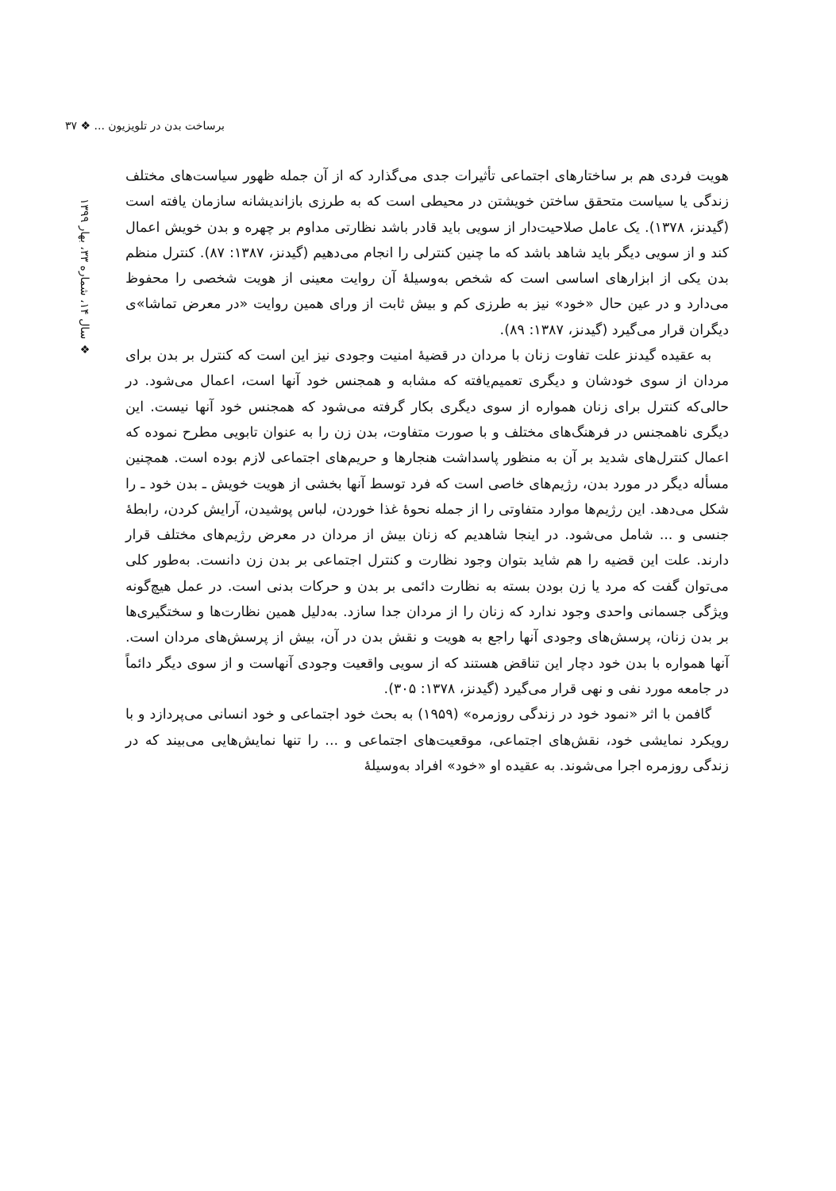برساخت بدن در تلویزیون ... ❖ ۳۷
❖ سال ۱۴، شماره ۳۳، بهار ۱۳۹۹
هویت فردی هم بر ساختارهای اجتماعی تأثیرات جدی می‌گذارد که از آن جمله ظهور سیاست‌های مختلف زندگی یا سیاست متحقق ساختن خویشتن در محیطی است که به طرزی بازاندیشانه سازمان یافته است (گیدنز، ۱۳۷۸). یک عامل صلاحیت‌دار از سویی باید قادر باشد نظارتی مداوم بر چهره و بدن خویش اعمال کند و از سویی دیگر باید شاهد باشد که ما چنین کنترلی را انجام می‌دهیم (گیدنز، ۱۳۸۷: ۸۷). کنترل منظم بدن یکی از ابزارهای اساسی است که شخص به‌وسیلهٔ آن روایت معینی از هویت شخصی را محفوظ می‌دارد و در عین حال «خود» نیز به طرزی کم و بیش ثابت از ورای همین روایت «در معرض تماشا»ی دیگران قرار می‌گیرد (گیدنز، ۱۳۸۷: ۸۹).
به عقیده گیدنز علت تفاوت زنان با مردان در قضیهٔ امنیت وجودی نیز این است که کنترل بر بدن برای مردان از سوی خودشان و دیگری تعمیم‌یافته که مشابه و همجنس خود آنها است، اعمال می‌شود. در حالی‌که کنترل برای زنان همواره از سوی دیگری بکار گرفته می‌شود که همجنس خود آنها نیست. این دیگری ناهمجنس در فرهنگ‌های مختلف و با صورت متفاوت، بدن زن را به عنوان تابویی مطرح نموده که اعمال کنترل‌های شدید بر آن به منظور پاسداشت هنجارها و حریم‌های اجتماعی لازم بوده است. همچنین مسأله دیگر در مورد بدن، رژیم‌های خاصی است که فرد توسط آنها بخشی از هویت خویش ـ بدن خود ـ را شکل می‌دهد. این رژیم‌ها موارد متفاوتی را از جمله نحوهٔ غذا خوردن، لباس پوشیدن، آرایش کردن، رابطهٔ جنسی و ... شامل می‌شود. در اینجا شاهدیم که زنان بیش از مردان در معرض رژیم‌های مختلف قرار دارند. علت این قضیه را هم شاید بتوان وجود نظارت و کنترل اجتماعی بر بدن زن دانست. به‌طور کلی می‌توان گفت که مرد یا زن بودن بسته به نظارت دائمی بر بدن و حرکات بدنی است. در عمل هیچ‌گونه ویژگی جسمانی واحدی وجود ندارد که زنان را از مردان جدا سازد. به‌دلیل همین نظارت‌ها و سختگیری‌ها بر بدن زنان، پرسش‌های وجودی آنها راجع به هویت و نقش بدن در آن، بیش از پرسش‌های مردان است. آنها همواره با بدن خود دچار این تناقض هستند که از سویی واقعیت وجودی آنهاست و از سوی دیگر دائماً در جامعه مورد نفی و نهی قرار می‌گیرد (گیدنز، ۱۳۷۸: ۳۰۵).
گافمن با اثر «نمود خود در زندگی روزمره» (۱۹۵۹) به بحث خود اجتماعی و خود انسانی می‌پردازد و با رویکرد نمایشی خود، نقش‌های اجتماعی، موقعیت‌های اجتماعی و ... را تنها نمایش‌هایی می‌بیند که در زندگی روزمره اجرا می‌شوند. به عقیده او «خود» افراد به‌وسیلهٔ